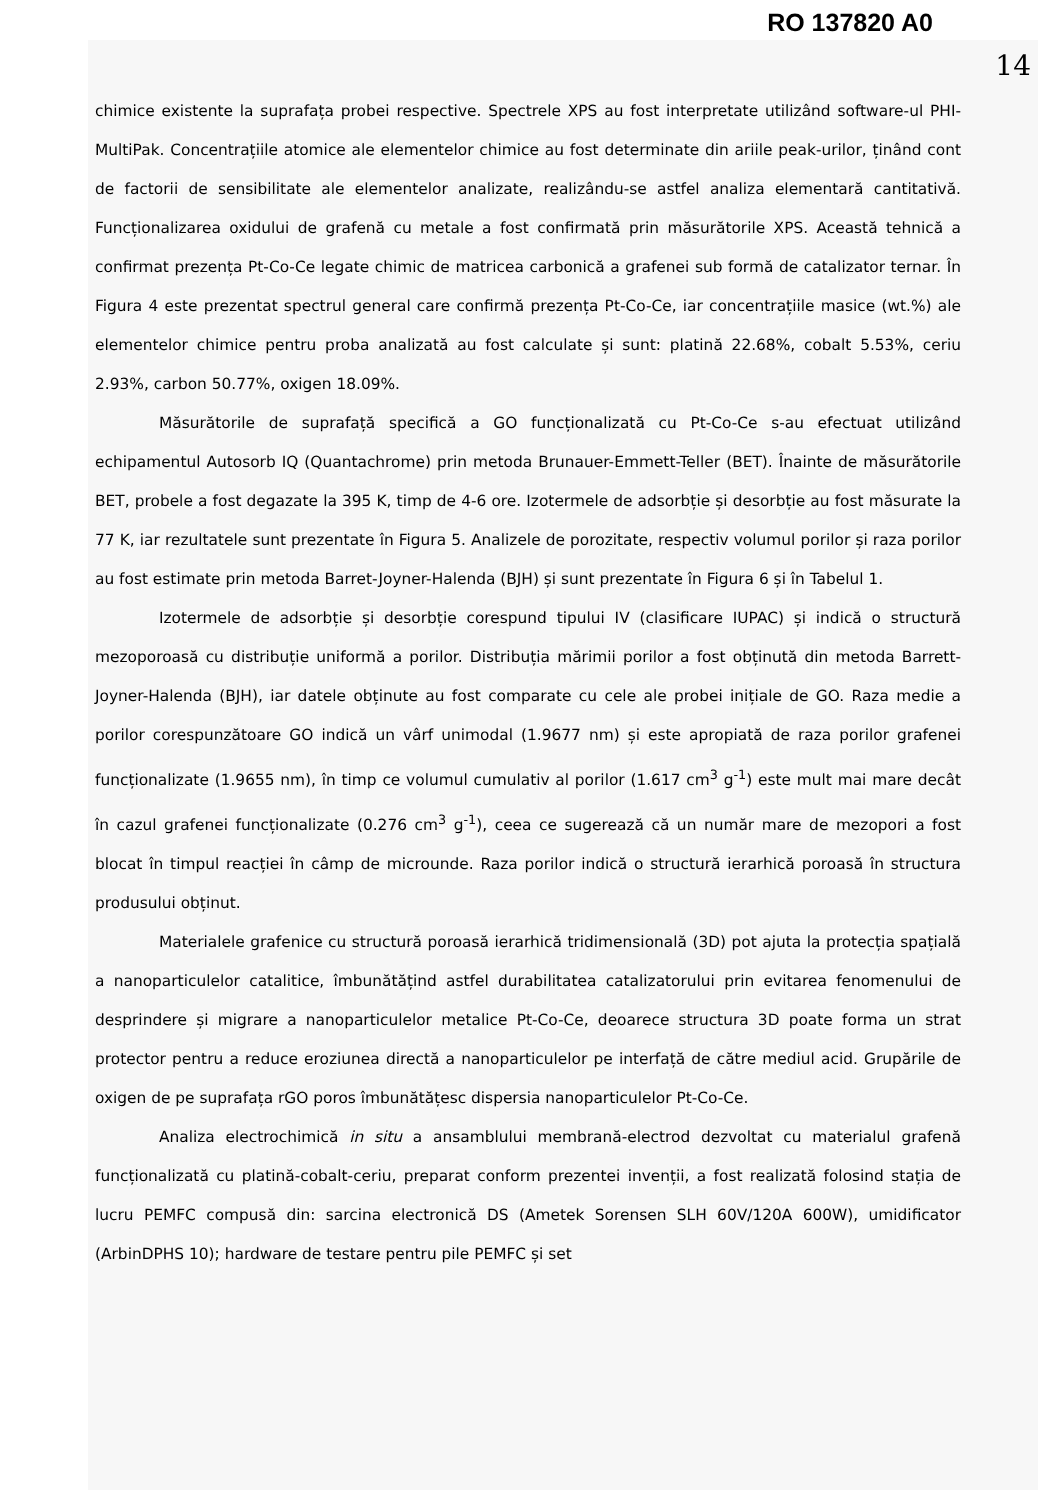RO 137820 A0
14
chimice existente la suprafața probei respective. Spectrele XPS au fost interpretate utilizând software-ul PHI-MultiPak. Concentrațiile atomice ale elementelor chimice au fost determinate din ariile peak-urilor, ținând cont de factorii de sensibilitate ale elementelor analizate, realizându-se astfel analiza elementară cantitativă. Funcționalizarea oxidului de grafenă cu metale a fost confirmată prin măsurătorile XPS. Această tehnică a confirmat prezența Pt-Co-Ce legate chimic de matricea carbonică a grafenei sub formă de catalizator ternar. În Figura 4 este prezentat spectrul general care confirmă prezența Pt-Co-Ce, iar concentrațiile masice (wt.%) ale elementelor chimice pentru proba analizată au fost calculate și sunt: platină 22.68%, cobalt 5.53%, ceriu 2.93%, carbon 50.77%, oxigen 18.09%.
Măsurătorile de suprafață specifică a GO funcționalizată cu Pt-Co-Ce s-au efectuat utilizând echipamentul Autosorb IQ (Quantachrome) prin metoda Brunauer-Emmett-Teller (BET). Înainte de măsurătorile BET, probele a fost degazate la 395 K, timp de 4-6 ore. Izotermele de adsorbție și desorbție au fost măsurate la 77 K, iar rezultatele sunt prezentate în Figura 5. Analizele de porozitate, respectiv volumul porilor și raza porilor au fost estimate prin metoda Barret-Joyner-Halenda (BJH) și sunt prezentate în Figura 6 și în Tabelul 1.
Izotermele de adsorbție și desorbție corespund tipului IV (clasificare IUPAC) și indică o structură mezoporoasă cu distribuție uniformă a porilor. Distribuția mărimii porilor a fost obținută din metoda Barrett-Joyner-Halenda (BJH), iar datele obținute au fost comparate cu cele ale probei inițiale de GO. Raza medie a porilor corespunzătoare GO indică un vârf unimodal (1.9677 nm) și este apropiată de raza porilor grafenei funcționalizate (1.9655 nm), în timp ce volumul cumulativ al porilor (1.617 cm<sup>3</sup> g<sup>-1</sup>) este mult mai mare decât în cazul grafenei funcționalizate (0.276 cm<sup>3</sup> g<sup>-1</sup>), ceea ce sugerează că un număr mare de mezopori a fost blocat în timpul reacției în câmp de microunde. Raza porilor indică o structură ierarhică poroasă în structura produsului obținut.
Materialele grafenice cu structură poroasă ierarhică tridimensională (3D) pot ajuta la protecția spațială a nanoparticulelor catalitice, îmbunătățind astfel durabilitatea catalizatorului prin evitarea fenomenului de desprindere și migrare a nanoparticulelor metalice Pt-Co-Ce, deoarece structura 3D poate forma un strat protector pentru a reduce eroziunea directă a nanoparticulelor pe interfață de către mediul acid. Grupările de oxigen de pe suprafața rGO poros îmbunătățesc dispersia nanoparticulelor Pt-Co-Ce.
Analiza electrochimică in situ a ansamblului membrană-electrod dezvoltat cu materialul grafenă funcționalizată cu platină-cobalt-ceriu, preparat conform prezentei invenții, a fost realizată folosind stația de lucru PEMFC compusă din: sarcina electronică DS (Ametek Sorensen SLH 60V/120A 600W), umidificator (ArbinDPHS 10); hardware de testare pentru pile PEMFC și set